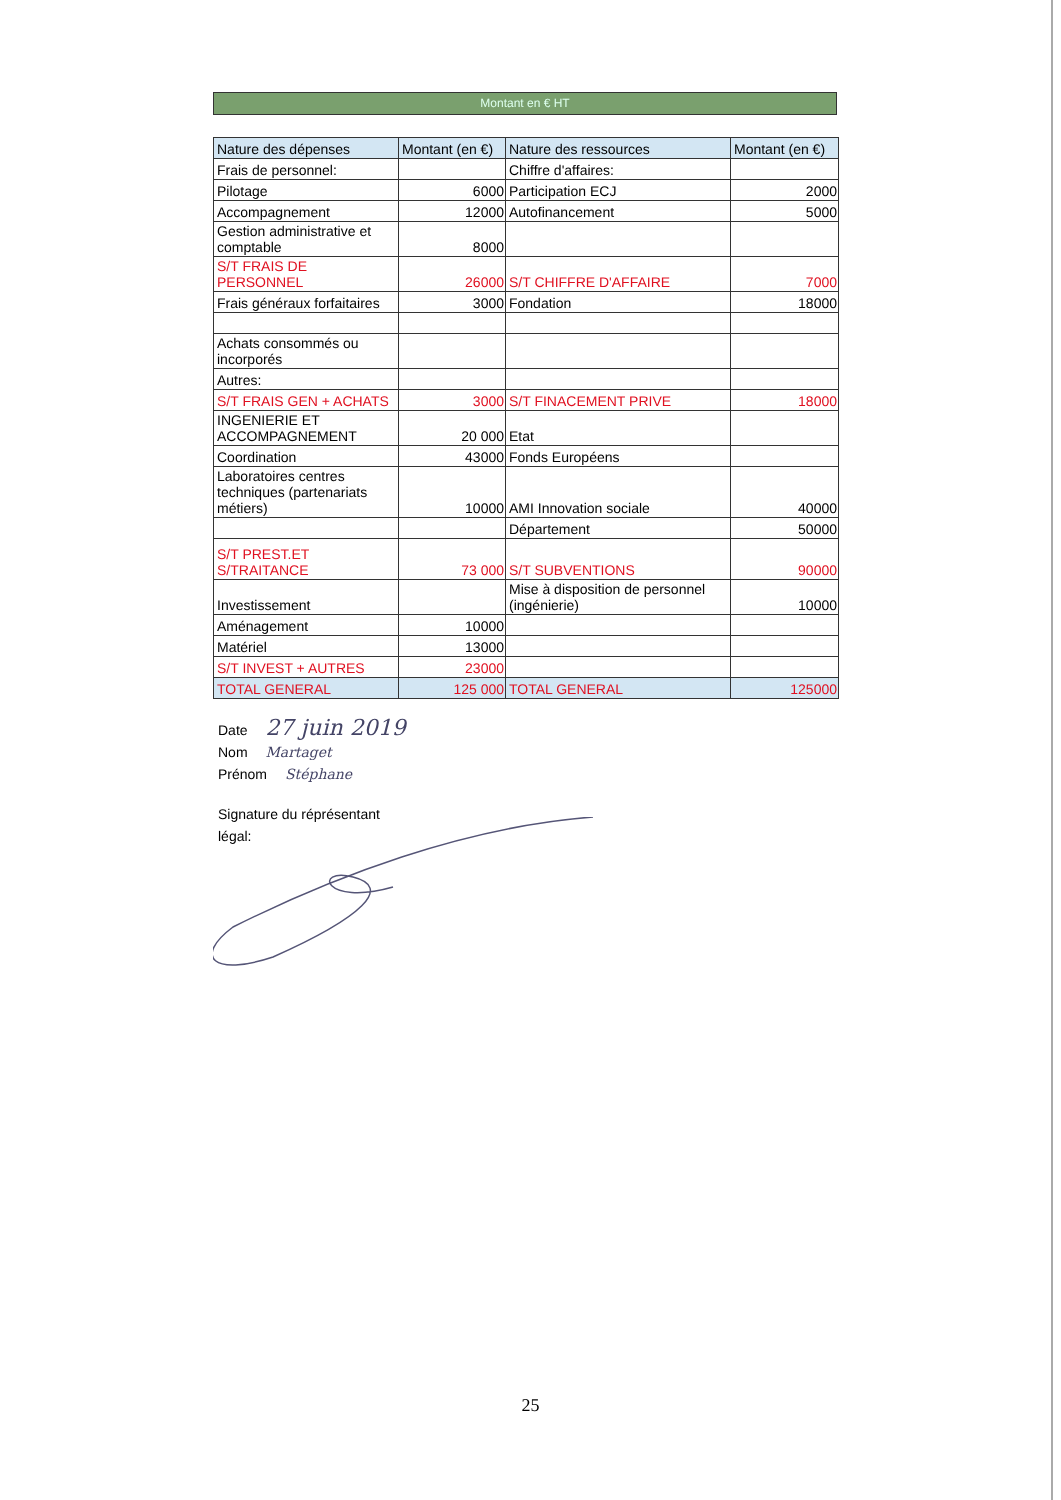Montant en € HT
| Nature des dépenses | Montant (en €) | Nature des ressources | Montant (en €) |
| --- | --- | --- | --- |
| Frais de personnel: | | Chiffre d'affaires: | |
| Pilotage | 6000 | Participation ECJ | 2000 |
| Accompagnement | 12000 | Autofinancement | 5000 |
| Gestion administrative et comptable | 8000 | | |
| S/T FRAIS DE PERSONNEL | 26000 | S/T CHIFFRE D'AFFAIRE | 7000 |
| Frais généraux forfaitaires | 3000 | Fondation | 18000 |
| Achats consommés ou incorporés | | | |
| Autres: | | | |
| S/T FRAIS GEN + ACHATS | 3000 | S/T FINACEMENT PRIVE | 18000 |
| INGENIERIE ET ACCOMPAGNEMENT | 20 000 | Etat | |
| Coordination | 43000 | Fonds Européens | |
| Laboratoires centres techniques (partenariats métiers) | 10000 | AMI Innovation sociale | 40000 |
| | | Département | 50000 |
| S/T PREST.ET S/TRAITANCE | 73 000 | S/T SUBVENTIONS | 90000 |
| Investissement | | Mise à disposition de personnel (ingénierie) | 10000 |
| Aménagement | 10000 | | |
| Matériel | 13000 | | |
| S/T INVEST + AUTRES | 23000 | | |
| TOTAL GENERAL | 125 000 | TOTAL GENERAL | 125000 |
Date 27 juin 2019
Nom Martaget
Prénom Stéphane
Signature du réprésentant
légal:
25